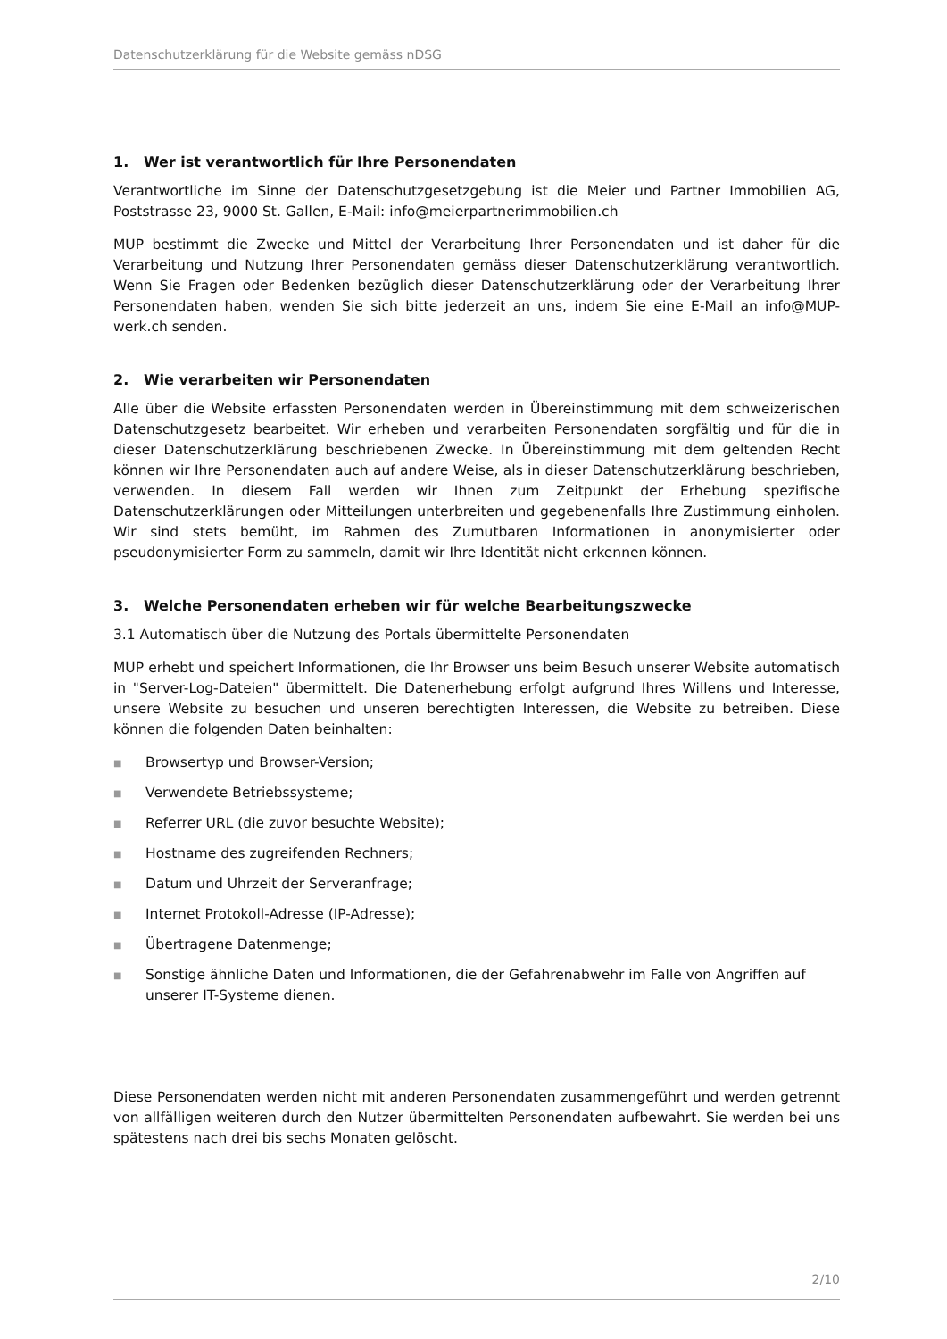Datenschutzerklärung für die Website gemäss nDSG
1. Wer ist verantwortlich für Ihre Personendaten
Verantwortliche im Sinne der Datenschutzgesetzgebung ist die Meier und Partner Immobilien AG, Poststrasse 23, 9000 St. Gallen, E-Mail: info@meierpartnerimmobilien.ch
MUP bestimmt die Zwecke und Mittel der Verarbeitung Ihrer Personendaten und ist daher für die Verarbeitung und Nutzung Ihrer Personendaten gemäss dieser Datenschutzerklärung verantwortlich. Wenn Sie Fragen oder Bedenken bezüglich dieser Datenschutzerklärung oder der Verarbeitung Ihrer Personendaten haben, wenden Sie sich bitte jederzeit an uns, indem Sie eine E-Mail an info@MUP-werk.ch senden.
2. Wie verarbeiten wir Personendaten
Alle über die Website erfassten Personendaten werden in Übereinstimmung mit dem schweizerischen Datenschutzgesetz bearbeitet. Wir erheben und verarbeiten Personendaten sorgfältig und für die in dieser Datenschutzerklärung beschriebenen Zwecke. In Übereinstimmung mit dem geltenden Recht können wir Ihre Personendaten auch auf andere Weise, als in dieser Datenschutzerklärung beschrieben, verwenden. In diesem Fall werden wir Ihnen zum Zeitpunkt der Erhebung spezifische Datenschutzerklärungen oder Mitteilungen unterbreiten und gegebenenfalls Ihre Zustimmung einholen. Wir sind stets bemüht, im Rahmen des Zumutbaren Informationen in anonymisierter oder pseudonymisierter Form zu sammeln, damit wir Ihre Identität nicht erkennen können.
3. Welche Personendaten erheben wir für welche Bearbeitungszwecke
3.1 Automatisch über die Nutzung des Portals übermittelte Personendaten
MUP erhebt und speichert Informationen, die Ihr Browser uns beim Besuch unserer Website automatisch in "Server-Log-Dateien" übermittelt. Die Datenerhebung erfolgt aufgrund Ihres Willens und Interesse, unsere Website zu besuchen und unseren berechtigten Interessen, die Website zu betreiben. Diese können die folgenden Daten beinhalten:
■ Browsertyp und Browser-Version;
■ Verwendete Betriebssysteme;
■ Referrer URL (die zuvor besuchte Website);
■ Hostname des zugreifenden Rechners;
■ Datum und Uhrzeit der Serveranfrage;
■ Internet Protokoll-Adresse (IP-Adresse);
■ Übertragene Datenmenge;
■ Sonstige ähnliche Daten und Informationen, die der Gefahrenabwehr im Falle von Angriffen auf unserer IT-Systeme dienen.
Diese Personendaten werden nicht mit anderen Personendaten zusammengeführt und werden getrennt von allfälligen weiteren durch den Nutzer übermittelten Personendaten aufbewahrt. Sie werden bei uns spätestens nach drei bis sechs Monaten gelöscht.
2/10